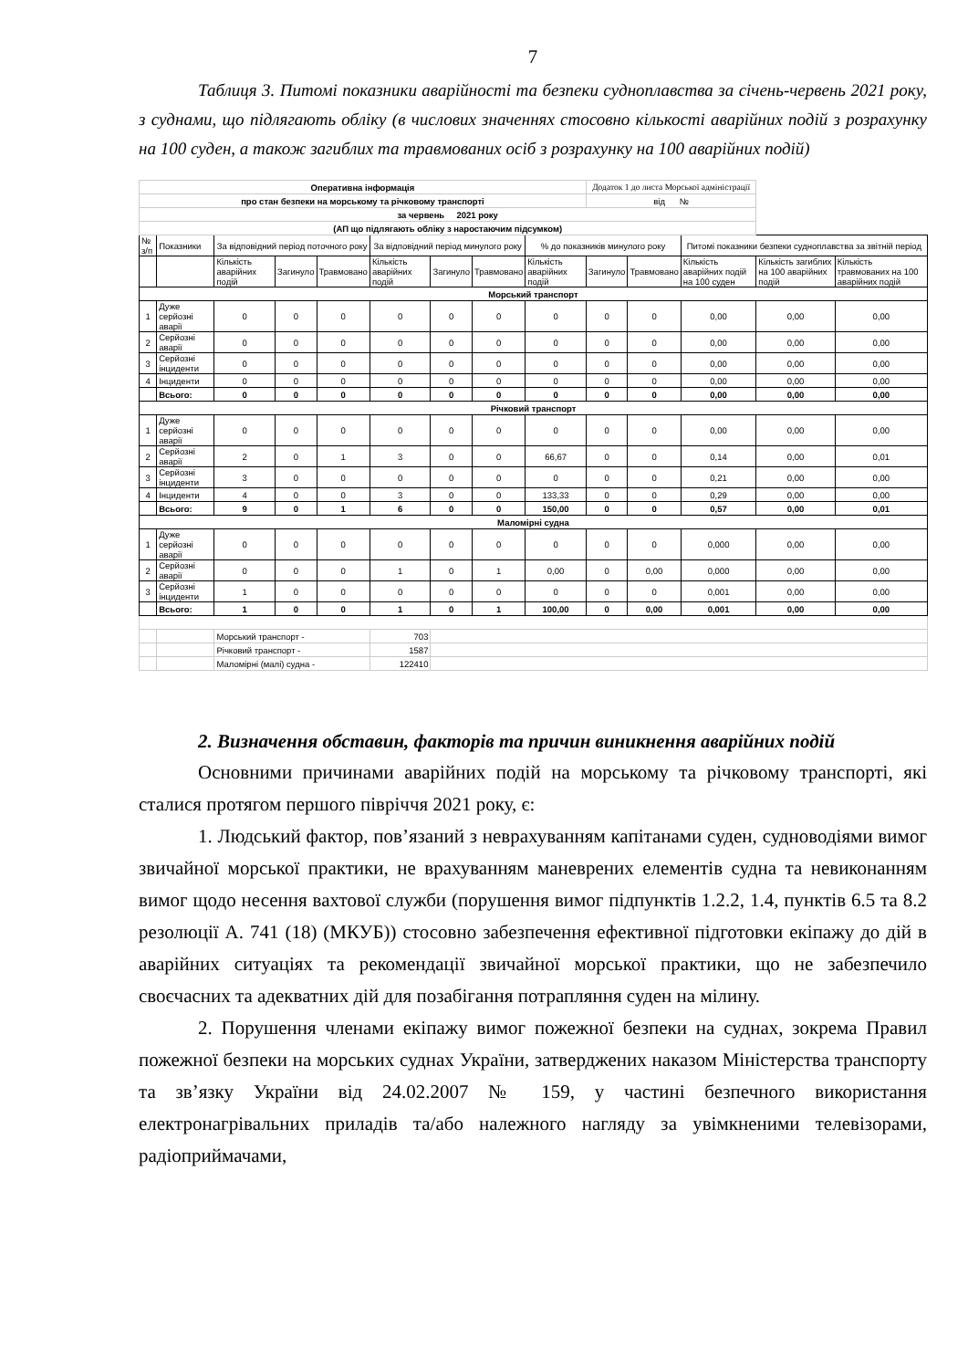7
Таблиця 3. Питомі показники аварійності та безпеки судноплавства за січень-червень 2021 року, з суднами, що підлягають обліку (в числових значеннях стосовно кількості аварійних подій з розрахунку на 100 суден, а також загиблих та травмованих осіб з розрахунку на 100 аварійних подій)
| Оперативна інформація | | | | | | | | | Додаток 1 до листа Морської адміністрації | | | | |
| про стан безпеки на морському та річковому транспорті | | | | | | | | | від № | | | | |
| за червень 2021 року | | | | | | | | | | | | | |
| (АП що підлягають обліку з наростаючим підсумком) | | | | | | | | | | | | | |
| № з/п | Показники | За відповідний період поточного року | | | За відповідний період минулого року | | | % до показників минулого року | | | Питомі показники безпеки судноплавства за звітній період | | |
| | | Кількість аварійних подій | Загинуло | Травмовано | Кількість аварійних подій | Загинуло | Травмовано | Кількість аварійних подій | Загинуло | Травмовано | Кількість аварійних подій на 100 суден | Кількість загиблих на 100 аварійних подій | Кількість травмованих на 100 аварійних подій |
| Морський транспорт | | | | | | | | | | | | | |
| 1 | Дуже серйозні аварії | 0 | 0 | 0 | 0 | 0 | 0 | 0 | 0 | 0 | 0,00 | 0,00 | 0,00 |
| 2 | Серйозні аварії | 0 | 0 | 0 | 0 | 0 | 0 | 0 | 0 | 0 | 0,00 | 0,00 | 0,00 |
| 3 | Серйозні інциденти | 0 | 0 | 0 | 0 | 0 | 0 | 0 | 0 | 0 | 0,00 | 0,00 | 0,00 |
| 4 | Інциденти | 0 | 0 | 0 | 0 | 0 | 0 | 0 | 0 | 0 | 0,00 | 0,00 | 0,00 |
| | Всього: | 0 | 0 | 0 | 0 | 0 | 0 | 0 | 0 | 0 | 0,00 | 0,00 | 0,00 |
| Річковий транспорт | | | | | | | | | | | | | |
| 1 | Дуже серйозні аварії | 0 | 0 | 0 | 0 | 0 | 0 | 0 | 0 | 0 | 0,00 | 0,00 | 0,00 |
| 2 | Серйозні аварії | 2 | 0 | 1 | 3 | 0 | 0 | 66,67 | 0 | 0 | 0,14 | 0,00 | 0,01 |
| 3 | Серйозні інциденти | 3 | 0 | 0 | 0 | 0 | 0 | 0 | 0 | 0 | 0,21 | 0,00 | 0,00 |
| 4 | Інциденти | 4 | 0 | 0 | 3 | 0 | 0 | 133,33 | 0 | 0 | 0,29 | 0,00 | 0,00 |
| | Всього: | 9 | 0 | 1 | 6 | 0 | 0 | 150,00 | 0 | 0 | 0,57 | 0,00 | 0,01 |
| Маломірні судна | | | | | | | | | | | | | |
| 1 | Дуже серйозні аварії | 0 | 0 | 0 | 0 | 0 | 0 | 0 | 0 | 0 | 0,000 | 0,00 | 0,00 |
| 2 | Серйозні аварії | 0 | 0 | 0 | 1 | 0 | 1 | 0,00 | 0 | 0,00 | 0,000 | 0,00 | 0,00 |
| 3 | Серйозні інциденти | 1 | 0 | 0 | 0 | 0 | 0 | 0 | 0 | 0 | 0,001 | 0,00 | 0,00 |
| | Всього: | 1 | 0 | 0 | 1 | 0 | 1 | 100,00 | 0 | 0,00 | 0,001 | 0,00 | 0,00 |
| | | Морський транспорт - | | | 703 | | | | | | | | |
| | | Річковий транспорт - | | | 1587 | | | | | | | | |
| | | Маломірні (малі) судна - | | | 122410 | | | | | | | | |
2. Визначення обставин, факторів та причин виникнення аварійних подій
Основними причинами аварійних подій на морському та річковому транспорті, які сталися протягом першого півріччя 2021 року, є:
1. Людський фактор, пов’язаний з неврахуванням капітанами суден, судноводіями вимог звичайної морської практики, не врахуванням маневрених елементів судна та невиконанням вимог щодо несення вахтової служби (порушення вимог підпунктів 1.2.2, 1.4, пунктів 6.5 та 8.2 резолюції А. 741 (18) (МКУБ)) стосовно забезпечення ефективної підготовки екіпажу до дій в аварійних ситуаціях та рекомендації звичайної морської практики, що не забезпечило своєчасних та адекватних дій для позабігання потрапляння суден на мілину.
2. Порушення членами екіпажу вимог пожежної безпеки на суднах, зокрема Правил пожежної безпеки на морських суднах України, затверджених наказом Міністерства транспорту та зв’язку України від 24.02.2007 № 159, у частині безпечного використання електронагрівальних приладів та/або належного нагляду за увімкненими телевізорами, радіоприймачами,